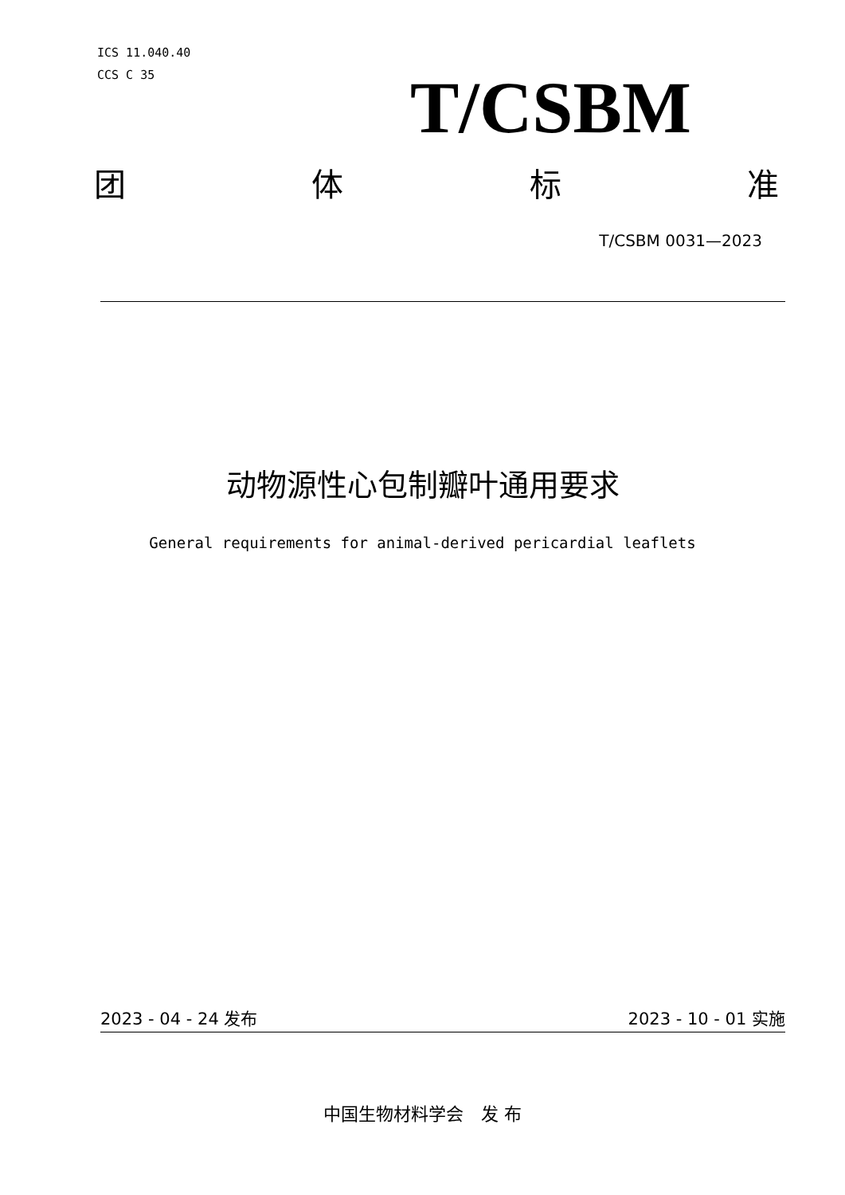ICS 11.040.40
CCS C 35
T/CSBM
团体标准
T/CSBM 0031—2023
动物源性心包制瓣叶通用要求
General requirements for animal-derived pericardial leaflets
2023 - 04 - 24 发布 2023 - 10 - 01 实施
中国生物材料学会　发 布